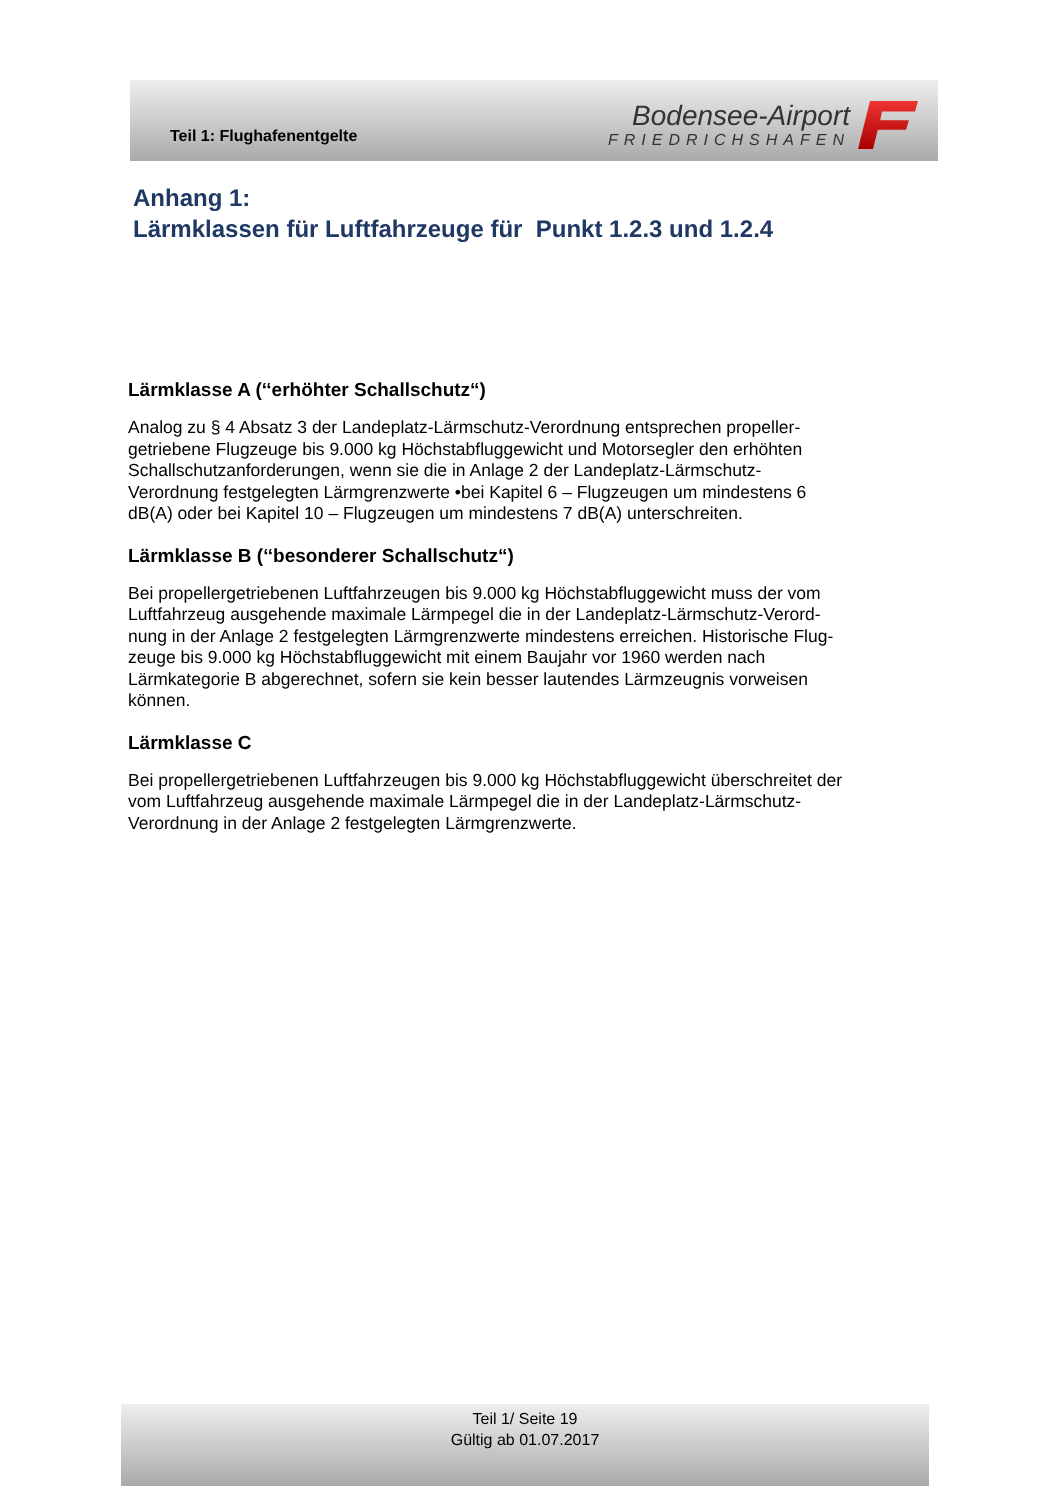Teil 1: Flughafenentgelte
Bodensee-Airport
FRIEDRICHSHAFEN
Anhang 1:
Lärmklassen für Luftfahrzeuge für Punkt 1.2.3 und 1.2.4
Lärmklasse A (‘‘erhöhter Schallschutz“)
Analog zu § 4 Absatz 3 der Landeplatz-Lärmschutz-Verordnung entsprechen propeller-
getriebene Flugzeuge bis 9.000 kg Höchstabfluggewicht und Motorsegler den erhöhten
Schallschutzanforderungen, wenn sie die in Anlage 2 der Landeplatz-Lärmschutz-
Verordnung festgelegten Lärmgrenzwerte •bei Kapitel 6 – Flugzeugen um mindestens 6
dB(A) oder bei Kapitel 10 – Flugzeugen um mindestens 7 dB(A) unterschreiten.
Lärmklasse B (‘‘besonderer Schallschutz“)
Bei propellergetriebenen Luftfahrzeugen bis 9.000 kg Höchstabfluggewicht muss der vom
Luftfahrzeug ausgehende maximale Lärmpegel die in der Landeplatz-Lärmschutz-Verord-
nung in der Anlage 2 festgelegten Lärmgrenzwerte mindestens erreichen. Historische Flug-
zeuge bis 9.000 kg Höchstabfluggewicht mit einem Baujahr vor 1960 werden nach
Lärmkategorie B abgerechnet, sofern sie kein besser lautendes Lärmzeugnis vorweisen
können.
Lärmklasse C
Bei propellergetriebenen Luftfahrzeugen bis 9.000 kg Höchstabfluggewicht überschreitet der
vom Luftfahrzeug ausgehende maximale Lärmpegel die in der Landeplatz-Lärmschutz-
Verordnung in der Anlage 2 festgelegten Lärmgrenzwerte.
Teil 1/ Seite 19
Gültig ab 01.07.2017